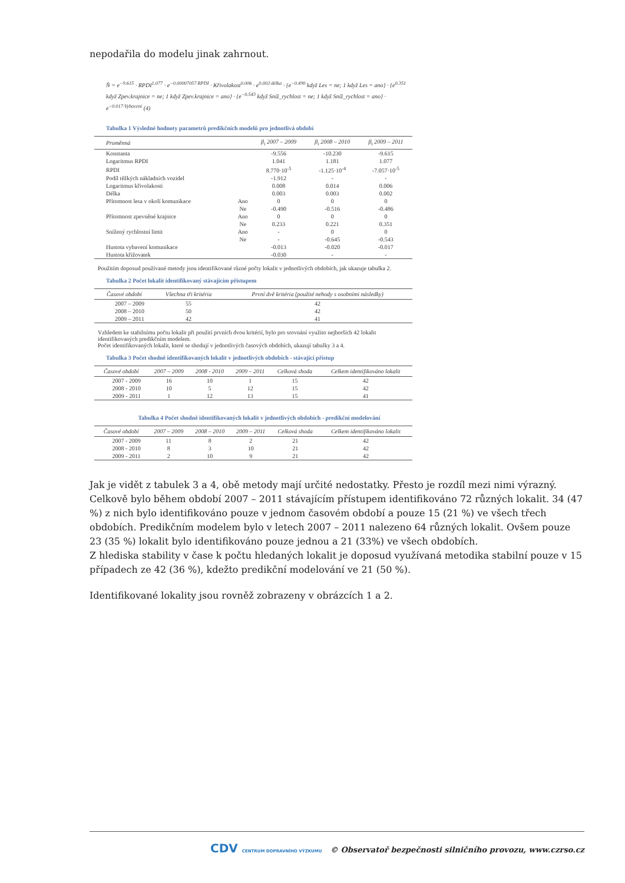nepodařila do modelu jinak zahrnout.
N̂ = e<sup>−9.615</sup> · RPDI<sup>1.077</sup> · e<sup>−0.00007057·RPDI</sup> · Křivolakost<sup>0.006</sup> · e<sup>0.002·délka</sup> · {e<sup>−0.490</sup> když Les = ne; 1 když Les = ano} · {e<sup>0.351</sup> když Zpev.krajnice = ne; 1 když Zpev.krajnice = ano} · {e<sup>−0.543</sup> když Sníž_rychlost = ne; 1 když Sníž_rychlost = ano} · e<sup>−0.017·Vybavení</sup> (4)
Tabulka 1 Výsledné hodnoty parametrů predikčních modelů pro jednotlivá období
| Proměnná | | β<sub>i</sub> 2007 – 2009 | β<sub>i</sub> 2008 – 2010 | β<sub>i</sub> 2009 – 2011 |
| --- | --- | --- | --- | --- |
| Konstanta | | -9.556 | -10.230 | -9.615 |
| Logaritmus RPDI | | 1.041 | 1.181 | 1.077 |
| RPDI | | 8.770·10<sup>-5</sup> | -1.125·10<sup>-4</sup> | -7.057·10<sup>-5</sup> |
| Podíl těžkých nákladních vozidel | | -1.912 | - | - |
| Logaritmus křivolakosti | | 0.008 | 0.014 | 0.006 |
| Délka | | 0.003 | 0.003 | 0.002 |
| Přítomnost lesa v okolí komunikace | Ano | 0 | 0 | 0 |
| | Ne | -0.490 | -0.516 | -0.486 |
| Přítomnost zpevněné krajnice | Ano | 0 | 0 | 0 |
| | Ne | 0.233 | 0.221 | 0.351 |
| Snížený rychlostní limit | Ano | - | 0 | 0 |
| | Ne | - | -0.645 | -0.543 |
| Hustota vybavení komunikace | | -0.013 | -0.020 | -0.017 |
| Hustota křižovatek | | -0.030 | - | - |
Použitím doposud používané metody jsou identifikované různé počty lokalit v jednotlivých obdobích, jak ukazuje tabulka 2.
Tabulka 2 Počet lokalit identifikovaný stávajícím přístupem
| Časové období | Všechna tři kritéria | První dvě kritéria (použité nehody s osobními následky) |
| --- | --- | --- |
| 2007 – 2009 | 55 | 42 |
| 2008 – 2010 | 50 | 42 |
| 2009 – 2011 | 42 | 41 |
Vzhledem ke stabilnímu počtu lokalit při použití prvních dvou kritérií, bylo pro srovnání využito nejhorších 42 lokalit identifikovaných predikčním modelem.
Počet identifikovaných lokalit, které se shodují v jednotlivých časových obdobích, ukazují tabulky 3 a 4.
Tabulka 3 Počet shodně identifikovaných lokalit v jednotlivých obdobích - stávající přístup
| Časové období | 2007 – 2009 | 2008 - 2010 | 2009 – 2011 | Celková shoda | Celkem identifikováno lokalit |
| --- | --- | --- | --- | --- | --- |
| 2007 - 2009 | 16 | 10 | 1 | 15 | 42 |
| 2008 - 2010 | 10 | 5 | 12 | 15 | 42 |
| 2009 - 2011 | 1 | 12 | 13 | 15 | 41 |
Tabulka 4 Počet shodně identifikovaných lokalit v jednotlivých obdobích - predikční modelování
| Časové období | 2007 – 2009 | 2008 – 2010 | 2009 – 2011 | Celková shoda | Celkem identifikováno lokalit |
| --- | --- | --- | --- | --- | --- |
| 2007 - 2009 | 11 | 8 | 2 | 21 | 42 |
| 2008 - 2010 | 8 | 3 | 10 | 21 | 42 |
| 2009 - 2011 | 2 | 10 | 9 | 21 | 42 |
Jak je vidět z tabulek 3 a 4, obě metody mají určité nedostatky. Přesto je rozdíl mezi nimi výrazný. Celkově bylo během období 2007 – 2011 stávajícím přístupem identifikováno 72 různých lokalit. 34 (47 %) z nich bylo identifikováno pouze v jednom časovém období a pouze 15 (21 %) ve všech třech obdobích. Predikčním modelem bylo v letech 2007 – 2011 nalezeno 64 různých lokalit. Ovšem pouze 23 (35 %) lokalit bylo identifikováno pouze jednou a 21 (33%) ve všech obdobích.
Z hlediska stability v čase k počtu hledaných lokalit je doposud využívaná metodika stabilní pouze v 15 případech ze 42 (36 %), kdežto predikční modelování ve 21 (50 %).
Identifikované lokality jsou rovněž zobrazeny v obrázcích 1 a 2.
CDV CENTRUM DOPRAVNÍHO VÝZKUMU © Observatoř bezpečnosti silničního provozu, www.czrso.cz